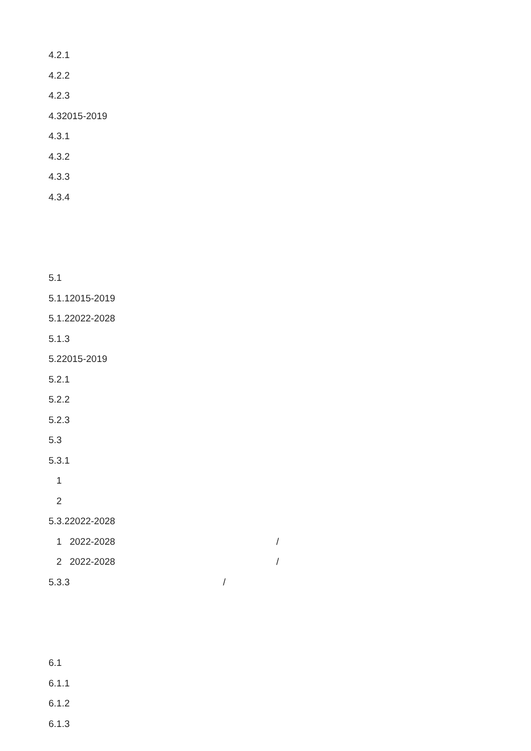4.2.1
4.2.2
4.2.3
4.32015-2019
4.3.1
4.3.2
4.3.3
4.3.4
5.1
5.1.12015-2019
5.1.22022-2028
5.1.3
5.22015-2019
5.2.1
5.2.2
5.2.3
5.3
5.3.1
1
2
5.3.22022-2028
1 2022-2028 /
2 2022-2028 /
5.3.3 /
6.1
6.1.1
6.1.2
6.1.3